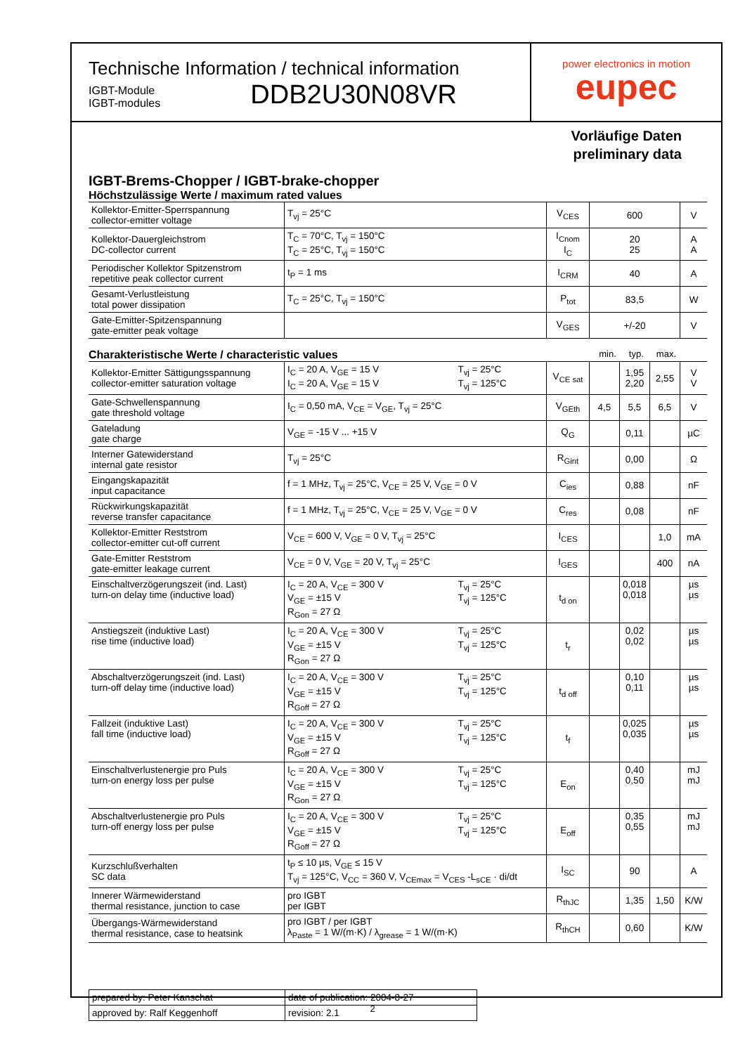Technische Information / technical information
IGBT-Module
IGBT-modules
DDB2U30N08VR
power electronics in motion
eupec
Vorläufige Daten
preliminary data
IGBT-Brems-Chopper / IGBT-brake-chopper
Höchstzulässige Werte / maximum rated values
| Kollektor-Emitter-Sperrspannung collector-emitter voltage | T<sub>vj</sub> = 25°C | V<sub>CES</sub> | 600 | V |
| Kollektor-Dauergleichstrom DC-collector current | T<sub>C</sub> = 70°C, T<sub>vj</sub> = 150°C T<sub>C</sub> = 25°C, T<sub>vj</sub> = 150°C | I<sub>Cnom</sub> I<sub>C</sub> | 20 25 | A A |
| Periodischer Kollektor Spitzenstrom repetitive peak collector current | t<sub>P</sub> = 1 ms | I<sub>CRM</sub> | 40 | A |
| Gesamt-Verlustleistung total power dissipation | T<sub>C</sub> = 25°C, T<sub>vj</sub> = 150°C | P<sub>tot</sub> | 83,5 | W |
| Gate-Emitter-Spitzenspannung gate-emitter peak voltage | | V<sub>GES</sub> | +/-20 | V |
Charakteristische Werte / characteristic values min. typ. max.
| Kollektor-Emitter Sättigungsspannung collector-emitter saturation voltage | I<sub>C</sub> = 20 A, V<sub>GE</sub> = 15 V I<sub>C</sub> = 20 A, V<sub>GE</sub> = 15 V | T<sub>vj</sub> = 25°C T<sub>vj</sub> = 125°C | V<sub>CE sat</sub> | | 1,95 2,20 | 2,55 | V V |
| Gate-Schwellenspannung gate threshold voltage | I<sub>C</sub> = 0,50 mA, V<sub>CE</sub> = V<sub>GE</sub>, T<sub>vj</sub> = 25°C | | V<sub>GEth</sub> | 4,5 | 5,5 | 6,5 | V |
| Gateladung gate charge | V<sub>GE</sub> = -15 V ... +15 V | | Q<sub>G</sub> | | 0,11 | | µC |
| Interner Gatewiderstand internal gate resistor | T<sub>vj</sub> = 25°C | | R<sub>Gint</sub> | | 0,00 | | Ω |
| Eingangskapazität input capacitance | f = 1 MHz, T<sub>vj</sub> = 25°C, V<sub>CE</sub> = 25 V, V<sub>GE</sub> = 0 V | | C<sub>ies</sub> | | 0,88 | | nF |
| Rückwirkungskapazität reverse transfer capacitance | f = 1 MHz, T<sub>vj</sub> = 25°C, V<sub>CE</sub> = 25 V, V<sub>GE</sub> = 0 V | | C<sub>res</sub> | | 0,08 | | nF |
| Kollektor-Emitter Reststrom collector-emitter cut-off current | V<sub>CE</sub> = 600 V, V<sub>GE</sub> = 0 V, T<sub>vj</sub> = 25°C | | I<sub>CES</sub> | | | 1,0 | mA |
| Gate-Emitter Reststrom gate-emitter leakage current | V<sub>CE</sub> = 0 V, V<sub>GE</sub> = 20 V, T<sub>vj</sub> = 25°C | | I<sub>GES</sub> | | | 400 | nA |
| Einschaltverzögerungszeit (ind. Last) turn-on delay time (inductive load) | I<sub>C</sub> = 20 A, V<sub>CE</sub> = 300 V V<sub>GE</sub> = ±15 V R<sub>Gon</sub> = 27 Ω | T<sub>vj</sub> = 25°C T<sub>vj</sub> = 125°C | t<sub>d on</sub> | | 0,018 0,018 | | µs µs |
| Anstiegszeit (induktive Last) rise time (inductive load) | I<sub>C</sub> = 20 A, V<sub>CE</sub> = 300 V V<sub>GE</sub> = ±15 V R<sub>Gon</sub> = 27 Ω | T<sub>vj</sub> = 25°C T<sub>vj</sub> = 125°C | t<sub>r</sub> | | 0,02 0,02 | | µs µs |
| Abschaltverzögerungszeit (ind. Last) turn-off delay time (inductive load) | I<sub>C</sub> = 20 A, V<sub>CE</sub> = 300 V V<sub>GE</sub> = ±15 V R<sub>Goff</sub> = 27 Ω | T<sub>vj</sub> = 25°C T<sub>vj</sub> = 125°C | t<sub>d off</sub> | | 0,10 0,11 | | µs µs |
| Fallzeit (induktive Last) fall time (inductive load) | I<sub>C</sub> = 20 A, V<sub>CE</sub> = 300 V V<sub>GE</sub> = ±15 V R<sub>Goff</sub> = 27 Ω | T<sub>vj</sub> = 25°C T<sub>vj</sub> = 125°C | t<sub>f</sub> | | 0,025 0,035 | | µs µs |
| Einschaltverlustenergie pro Puls turn-on energy loss per pulse | I<sub>C</sub> = 20 A, V<sub>CE</sub> = 300 V V<sub>GE</sub> = ±15 V R<sub>Gon</sub> = 27 Ω | T<sub>vj</sub> = 25°C T<sub>vj</sub> = 125°C | E<sub>on</sub> | | 0,40 0,50 | | mJ mJ |
| Abschaltverlustenergie pro Puls turn-off energy loss per pulse | I<sub>C</sub> = 20 A, V<sub>CE</sub> = 300 V V<sub>GE</sub> = ±15 V R<sub>Goff</sub> = 27 Ω | T<sub>vj</sub> = 25°C T<sub>vj</sub> = 125°C | E<sub>off</sub> | | 0,35 0,55 | | mJ mJ |
| Kurzschlußverhalten SC data | t<sub>P</sub> ≤ 10 µs, V<sub>GE</sub> ≤ 15 V T<sub>vj</sub> = 125°C, V<sub>CC</sub> = 360 V, V<sub>CEmax</sub> = V<sub>CES</sub> -L<sub>sCE</sub> · di/dt | | I<sub>SC</sub> | | 90 | | A |
| Innerer Wärmewiderstand thermal resistance, junction to case | pro IGBT per IGBT | | R<sub>thJC</sub> | | 1,35 | 1,50 | K/W |
| Übergangs-Wärmewiderstand thermal resistance, case to heatsink | pro IGBT / per IGBT λ<sub>Paste</sub> = 1 W/(m·K) / λ<sub>grease</sub> = 1 W/(m·K) | | R<sub>thCH</sub> | | 0,60 | | K/W |
| prepared by: Peter Kanschat | date of publication: 2004-8-27 |
| approved by: Ralf Keggenhoff | revision: 2.1 |
2